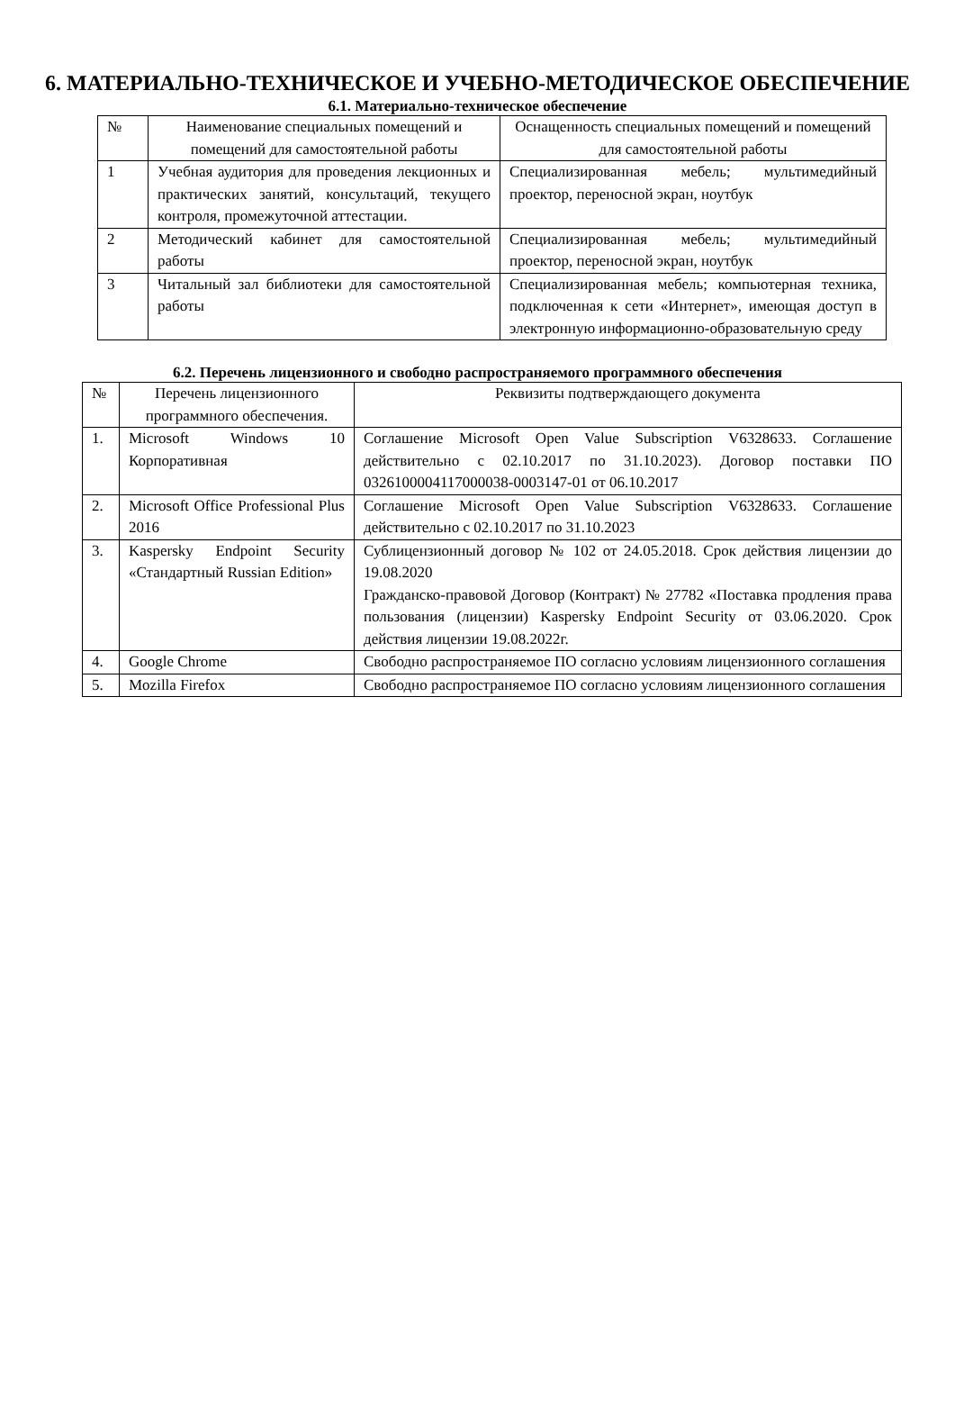6. МАТЕРИАЛЬНО-ТЕХНИЧЕСКОЕ И УЧЕБНО-МЕТОДИЧЕСКОЕ ОБЕСПЕЧЕНИЕ
6.1. Материально-техническое обеспечение
| № | Наименование специальных помещений и помещений для самостоятельной работы | Оснащенность специальных помещений и помещений для самостоятельной работы |
| 1 | Учебная аудитория для проведения лекционных и практических занятий, консультаций, текущего контроля, промежуточной аттестации. | Специализированная мебель; мультимедийный проектор, переносной экран, ноутбук |
| 2 | Методический кабинет для самостоятельной работы | Специализированная мебель; мультимедийный проектор, переносной экран, ноутбук |
| 3 | Читальный зал библиотеки для самостоятельной работы | Специализированная мебель; компьютерная техника, подключенная к сети «Интернет», имеющая доступ в электронную информационно-образовательную среду |
6.2. Перечень лицензионного и свободно распространяемого программного обеспечения
| № | Перечень лицензионного программного обеспечения. | Реквизиты подтверждающего документа |
| 1. | Microsoft Windows 10 Корпоративная | Соглашение Microsoft Open Value Subscription V6328633. Соглашение действительно с 02.10.2017 по 31.10.2023). Договор поставки ПО 0326100004117000038-0003147-01 от 06.10.2017 |
| 2. | Microsoft Office Professional Plus 2016 | Соглашение Microsoft Open Value Subscription V6328633. Соглашение действительно с 02.10.2017 по 31.10.2023 |
| 3. | Kaspersky Endpoint Security «Стандартный Russian Edition» | Сублицензионный договор № 102 от 24.05.2018. Срок действия лицензии до 19.08.2020 Гражданско-правовой Договор (Контракт) № 27782 «Поставка продления права пользования (лицензии) Kaspersky Endpoint Security от 03.06.2020. Срок действия лицензии 19.08.2022г. |
| 4. | Google Chrome | Свободно распространяемое ПО согласно условиям лицензионного соглашения |
| 5. | Mozilla Firefox | Свободно распространяемое ПО согласно условиям лицензионного соглашения |